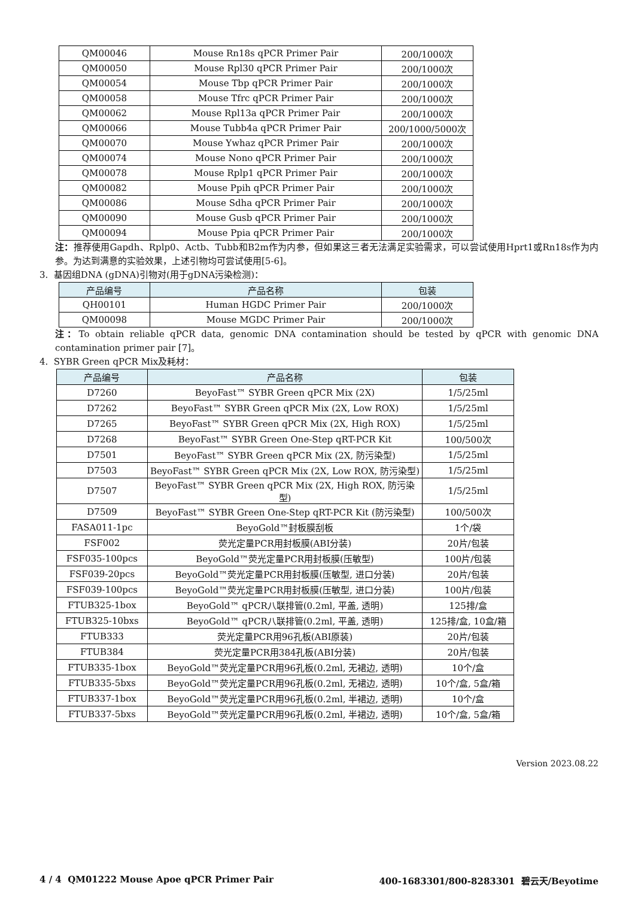| QM00046 | Mouse Rn18s qPCR Primer Pair | 200/1000次 |
| QM00050 | Mouse Rpl30 qPCR Primer Pair | 200/1000次 |
| QM00054 | Mouse Tbp qPCR Primer Pair | 200/1000次 |
| QM00058 | Mouse Tfrc qPCR Primer Pair | 200/1000次 |
| QM00062 | Mouse Rpl13a qPCR Primer Pair | 200/1000次 |
| QM00066 | Mouse Tubb4a qPCR Primer Pair | 200/1000/5000次 |
| QM00070 | Mouse Ywhaz qPCR Primer Pair | 200/1000次 |
| QM00074 | Mouse Nono qPCR Primer Pair | 200/1000次 |
| QM00078 | Mouse Rplp1 qPCR Primer Pair | 200/1000次 |
| QM00082 | Mouse Ppih qPCR Primer Pair | 200/1000次 |
| QM00086 | Mouse Sdha qPCR Primer Pair | 200/1000次 |
| QM00090 | Mouse Gusb qPCR Primer Pair | 200/1000次 |
| QM00094 | Mouse Ppia qPCR Primer Pair | 200/1000次 |
注：推荐使用Gapdh、Rplp0、Actb、Tubb和B2m作为内参，但如果这三者无法满足实验需求，可以尝试使用Hprt1或Rn18s作为内参。为达到满意的实验效果，上述引物均可尝试使用[5-6]。
3. 基因组DNA (gDNA)引物对(用于gDNA污染检测)：
| 产品编号 | 产品名称 | 包装 |
| --- | --- | --- |
| QH00101 | Human HGDC Primer Pair | 200/1000次 |
| QM00098 | Mouse MGDC Primer Pair | 200/1000次 |
注：To obtain reliable qPCR data, genomic DNA contamination should be tested by qPCR with genomic DNA contamination primer pair [7]。
4. SYBR Green qPCR Mix及耗材：
| 产品编号 | 产品名称 | 包装 |
| --- | --- | --- |
| D7260 | BeyoFast™ SYBR Green qPCR Mix (2X) | 1/5/25ml |
| D7262 | BeyoFast™ SYBR Green qPCR Mix (2X, Low ROX) | 1/5/25ml |
| D7265 | BeyoFast™ SYBR Green qPCR Mix (2X, High ROX) | 1/5/25ml |
| D7268 | BeyoFast™ SYBR Green One-Step qRT-PCR Kit | 100/500次 |
| D7501 | BeyoFast™ SYBR Green qPCR Mix (2X, 防污染型) | 1/5/25ml |
| D7503 | BeyoFast™ SYBR Green qPCR Mix (2X, Low ROX, 防污染型) | 1/5/25ml |
| D7507 | BeyoFast™ SYBR Green qPCR Mix (2X, High ROX, 防污染型) | 1/5/25ml |
| D7509 | BeyoFast™ SYBR Green One-Step qRT-PCR Kit (防污染型) | 100/500次 |
| FASA011-1pc | BeyoGold™封板膜刮板 | 1个/袋 |
| FSF002 | 荧光定量PCR用封板膜(ABI分装) | 20片/包装 |
| FSF035-100pcs | BeyoGold™荧光定量PCR用封板膜(压敏型) | 100片/包装 |
| FSF039-20pcs | BeyoGold™荧光定量PCR用封板膜(压敏型, 进口分装) | 20片/包装 |
| FSF039-100pcs | BeyoGold™荧光定量PCR用封板膜(压敏型, 进口分装) | 100片/包装 |
| FTUB325-1box | BeyoGold™ qPCR八联排管(0.2ml, 平盖, 透明) | 125排/盒 |
| FTUB325-10bxs | BeyoGold™ qPCR八联排管(0.2ml, 平盖, 透明) | 125排/盒, 10盒/箱 |
| FTUB333 | 荧光定量PCR用96孔板(ABI原装) | 20片/包装 |
| FTUB384 | 荧光定量PCR用384孔板(ABI分装) | 20片/包装 |
| FTUB335-1box | BeyoGold™荧光定量PCR用96孔板(0.2ml, 无裙边, 透明) | 10个/盒 |
| FTUB335-5bxs | BeyoGold™荧光定量PCR用96孔板(0.2ml, 无裙边, 透明) | 10个/盒, 5盒/箱 |
| FTUB337-1box | BeyoGold™荧光定量PCR用96孔板(0.2ml, 半裙边, 透明) | 10个/盒 |
| FTUB337-5bxs | BeyoGold™荧光定量PCR用96孔板(0.2ml, 半裙边, 透明) | 10个/盒, 5盒/箱 |
Version 2023.08.22
4 / 4 QM01222 Mouse Apoe qPCR Primer Pair 400-1683301/800-8283301 碧云天/Beyotime